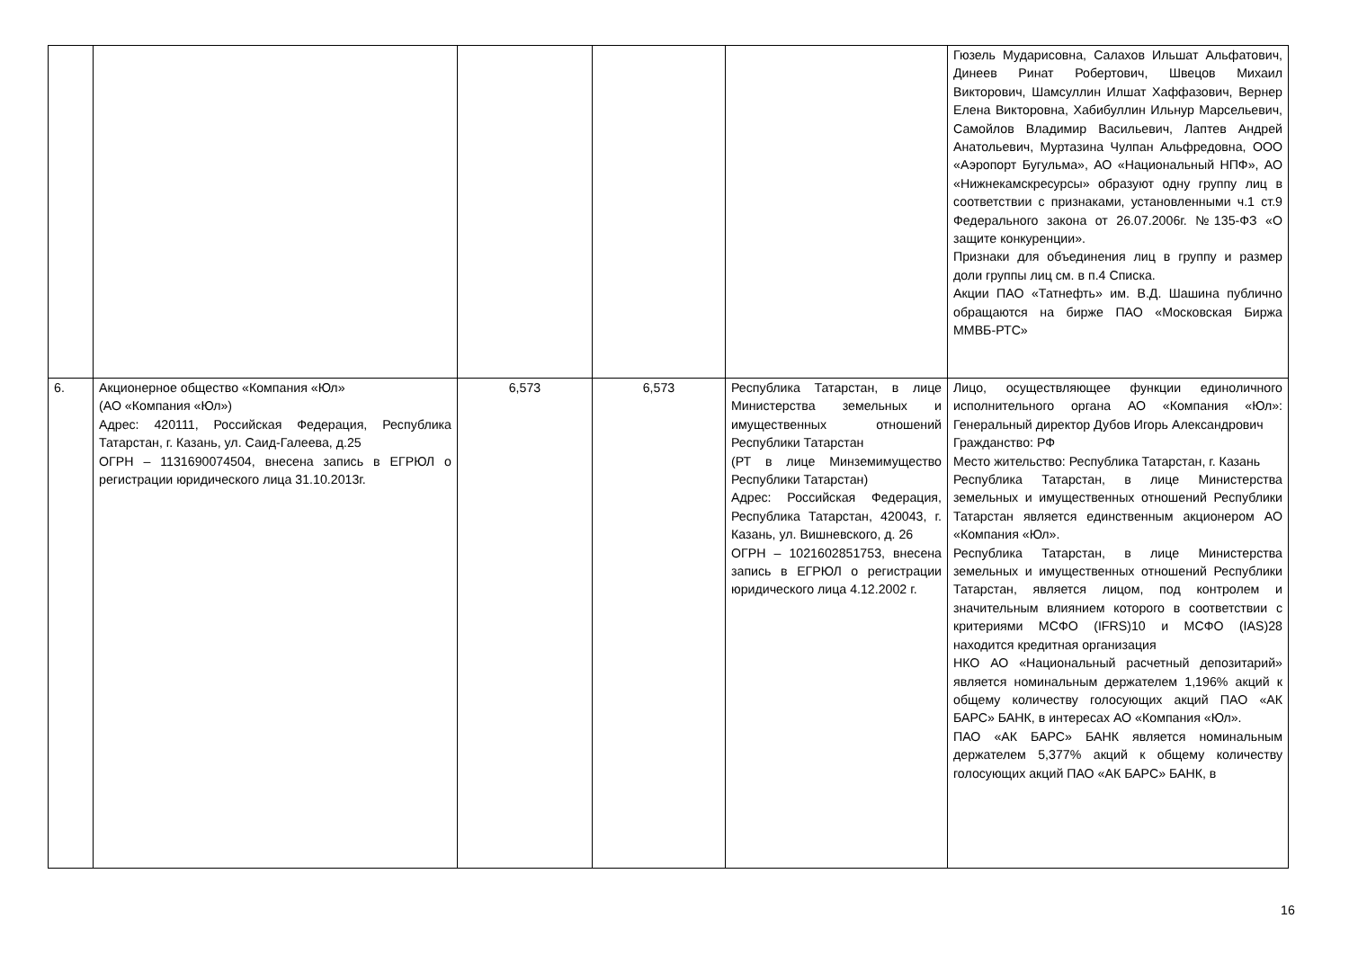| | | | | | Гюзель Мударисовна, Салахов Ильшат Альфатович, Динеев Ринат Робертович, Швецов Михаил Викторович, Шамсуллин Илшат Хаффазович, Вернер Елена Викторовна, Хабибуллин Ильнур Марсельевич, Самойлов Владимир Васильевич, Лаптев Андрей Анатольевич, Муртазина Чулпан Альфредовна, ООО «Аэропорт Бугульма», АО «Национальный НПФ», АО «Нижнекамскресурсы» образуют одну группу лиц в соответствии с признаками, установленными ч.1 ст.9 Федерального закона от 26.07.2006г. №135-ФЗ «О защите конкуренции». Признаки для объединения лиц в группу и размер доли группы лиц см. в п.4 Списка. Акции ПАО «Татнефть» им. В.Д. Шашина публично обращаются на бирже ПАО «Московская Биржа ММВБ-РТС» |
| 6. | Акционерное общество «Компания «Юл» (АО «Компания «Юл») Адрес: 420111, Российская Федерация, Республика Татарстан, г. Казань, ул. Саид-Галеева, д.25 ОГРН – 1131690074504, внесена запись в ЕГРЮЛ о регистрации юридического лица 31.10.2013г. | 6,573 | 6,573 | Республика Татарстан, в лице Министерства земельных и имущественных отношений Республики Татарстан (РТ в лице Минземимущество Республики Татарстан) Адрес: Российская Федерация, Республика Татарстан, 420043, г. Казань, ул. Вишневского, д. 26 ОГРН – 1021602851753, внесена запись в ЕГРЮЛ о регистрации юридического лица 4.12.2002 г. | Лицо, осуществляющее функции единоличного исполнительного органа АО «Компания «Юл»: Генеральный директор Дубов Игорь Александрович Гражданство: РФ Место жительство: Республика Татарстан, г. Казань Республика Татарстан, в лице Министерства земельных и имущественных отношений Республики Татарстан является единственным акционером АО «Компания «Юл». Республика Татарстан, в лице Министерства земельных и имущественных отношений Республики Татарстан, является лицом, под контролем и значительным влиянием которого в соответствии с критериями МСФО (IFRS)10 и МСФО (IAS)28 находится кредитная организация НКО АО «Национальный расчетный депозитарий» является номинальным держателем 1,196% акций к общему количеству голосующих акций ПАО «АК БАРС» БАНК, в интересах АО «Компания «Юл». ПАО «АК БАРС» БАНК является номинальным держателем 5,377% акций к общему количеству голосующих акций ПАО «АК БАРС» БАНК, в |
16